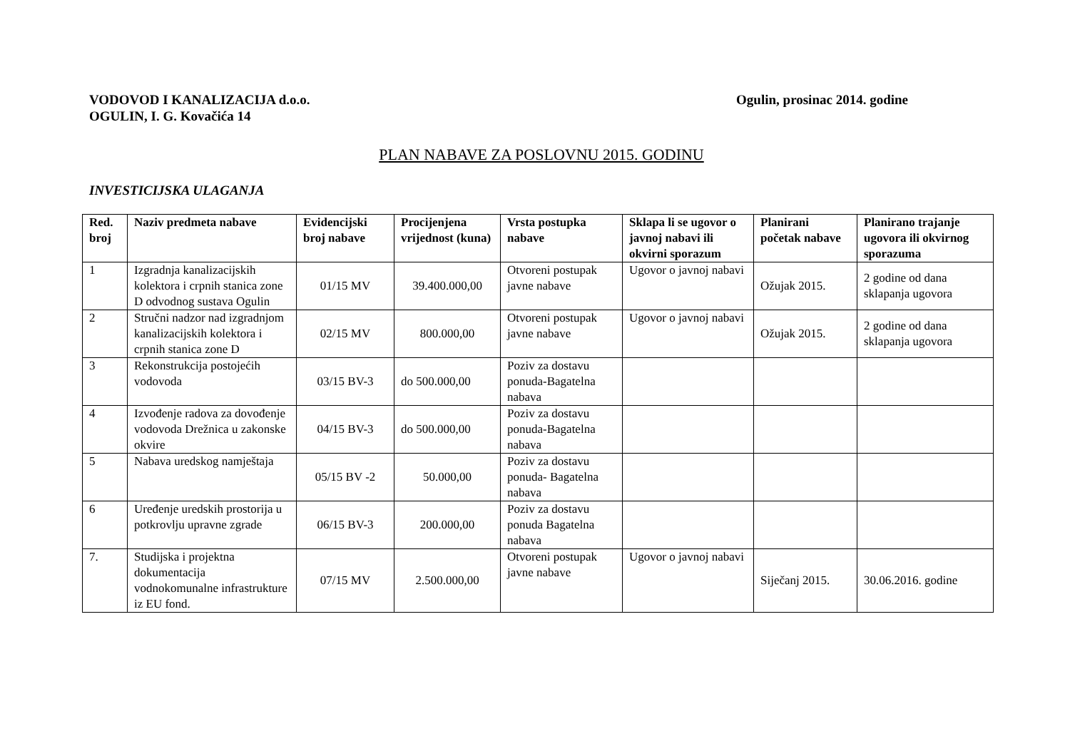VODOVOD I KANALIZACIJA d.o.o.
OGULIN, I. G. Kovačića 14
Ogulin, prosinac 2014. godine
PLAN NABAVE ZA POSLOVNU 2015. GODINU
INVESTICIJSKA ULAGANJA
| Red. broj | Naziv predmeta nabave | Evidencijski broj nabave | Procijenjena vrijednost (kuna) | Vrsta postupka nabave | Sklapa li se ugovor o javnoj nabavi ili okvirni sporazum | Planirani početak nabave | Planirano trajanje ugovora ili okvirnog sporazuma |
| --- | --- | --- | --- | --- | --- | --- | --- |
| 1 | Izgradnja kanalizacijskih kolektora i crpnih stanica zone D odvodnog sustava Ogulin | 01/15 MV | 39.400.000,00 | Otvoreni postupak javne nabave | Ugovor o javnoj nabavi | Ožujak 2015. | 2 godine od dana sklapanja ugovora |
| 2 | Stručni nadzor nad izgradnjom kanalizacijskih kolektora i crpnih stanica zone D | 02/15 MV | 800.000,00 | Otvoreni postupak javne nabave | Ugovor o javnoj nabavi | Ožujak 2015. | 2 godine od dana sklapanja ugovora |
| 3 | Rekonstrukcija postojećih vodovoda | 03/15 BV-3 | do 500.000,00 | Poziv za dostavu ponuda-Bagatelna nabava | | | |
| 4 | Izvođenje radova za dovođenje vodovoda Drežnica u zakonske okvire | 04/15 BV-3 | do 500.000,00 | Poziv za dostavu ponuda-Bagatelna nabava | | | |
| 5 | Nabava uredskog namještaja | 05/15 BV -2 | 50.000,00 | Poziv za dostavu ponuda- Bagatelna nabava | | | |
| 6 | Uređenje uredskih prostorija u potkrovlju upravne zgrade | 06/15 BV-3 | 200.000,00 | Poziv za dostavu ponuda Bagatelna nabava | | | |
| 7. | Studijska i projektna dokumentacija vodnokomunalne infrastrukture iz EU fond. | 07/15 MV | 2.500.000,00 | Otvoreni postupak javne nabave | Ugovor o javnoj nabavi | Siječanj 2015. | 30.06.2016. godine |